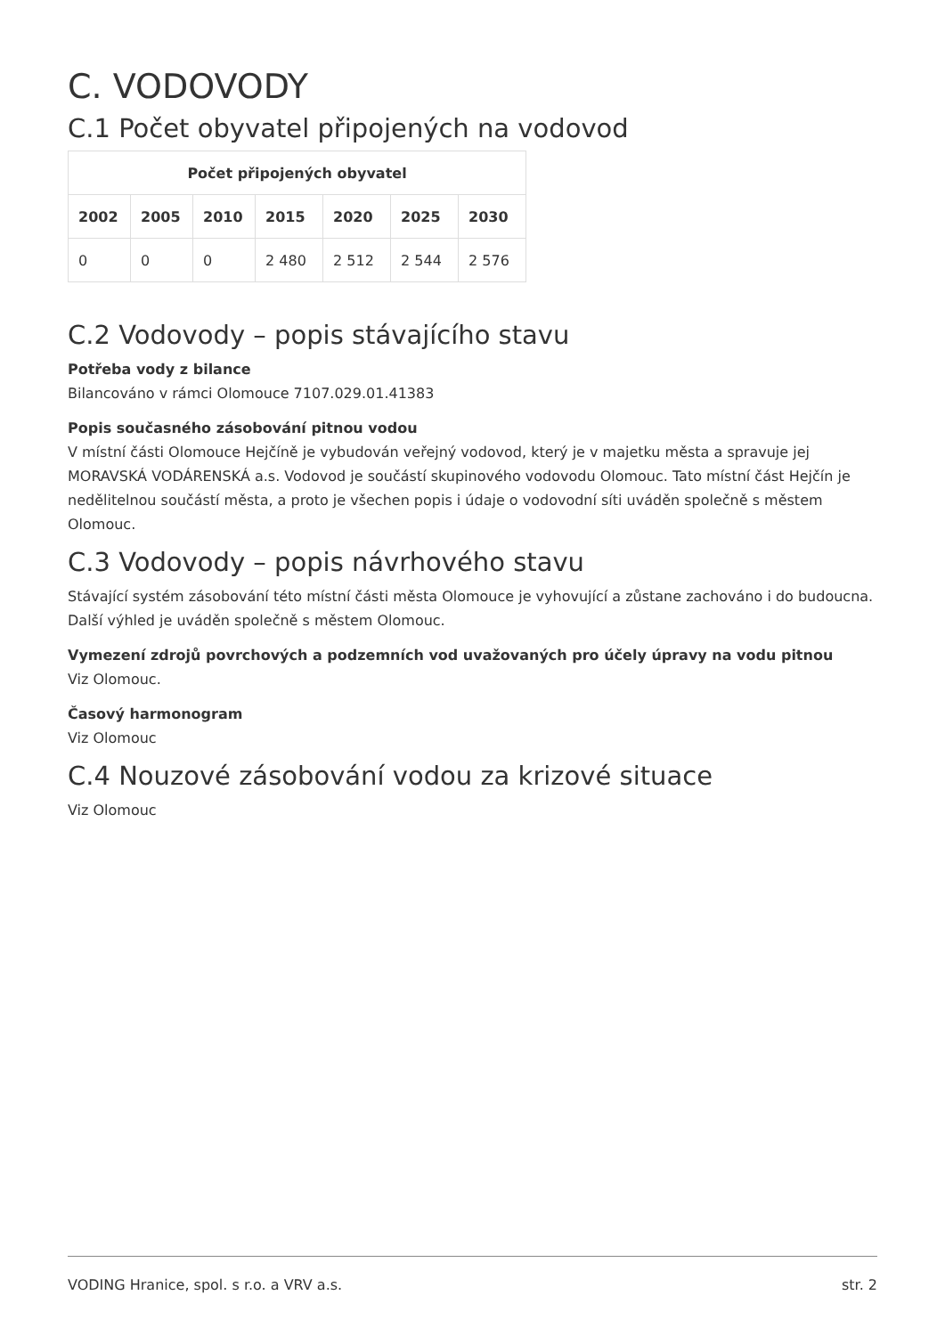C. VODOVODY
C.1 Počet obyvatel připojených na vodovod
| Počet připojených obyvatel | | | | | | |
| --- | --- | --- | --- | --- | --- | --- |
| 2002 | 2005 | 2010 | 2015 | 2020 | 2025 | 2030 |
| 0 | 0 | 0 | 2 480 | 2 512 | 2 544 | 2 576 |
C.2 Vodovody – popis stávajícího stavu
Potřeba vody z bilance
Bilancováno v rámci Olomouce 7107.029.01.41383
Popis současného zásobování pitnou vodou
V místní části Olomouce Hejčíně je vybudován veřejný vodovod, který je v majetku města a spravuje jej MORAVSKÁ VODÁRENSKÁ a.s. Vodovod je součástí skupinového vodovodu Olomouc. Tato místní část Hejčín je nedělitelnou součástí města, a proto je všechen popis i údaje o vodovodní síti uváděn společně s městem Olomouc.
C.3 Vodovody – popis návrhového stavu
Stávající systém zásobování této místní části města Olomouce je vyhovující a zůstane zachováno i do budoucna. Další výhled je uváděn společně s městem Olomouc.
Vymezení zdrojů povrchových a podzemních vod uvažovaných pro účely úpravy na vodu pitnou
Viz Olomouc.
Časový harmonogram
Viz Olomouc
C.4 Nouzové zásobování vodou za krizové situace
Viz Olomouc
VODING Hranice, spol. s r.o. a VRV a.s. str. 2